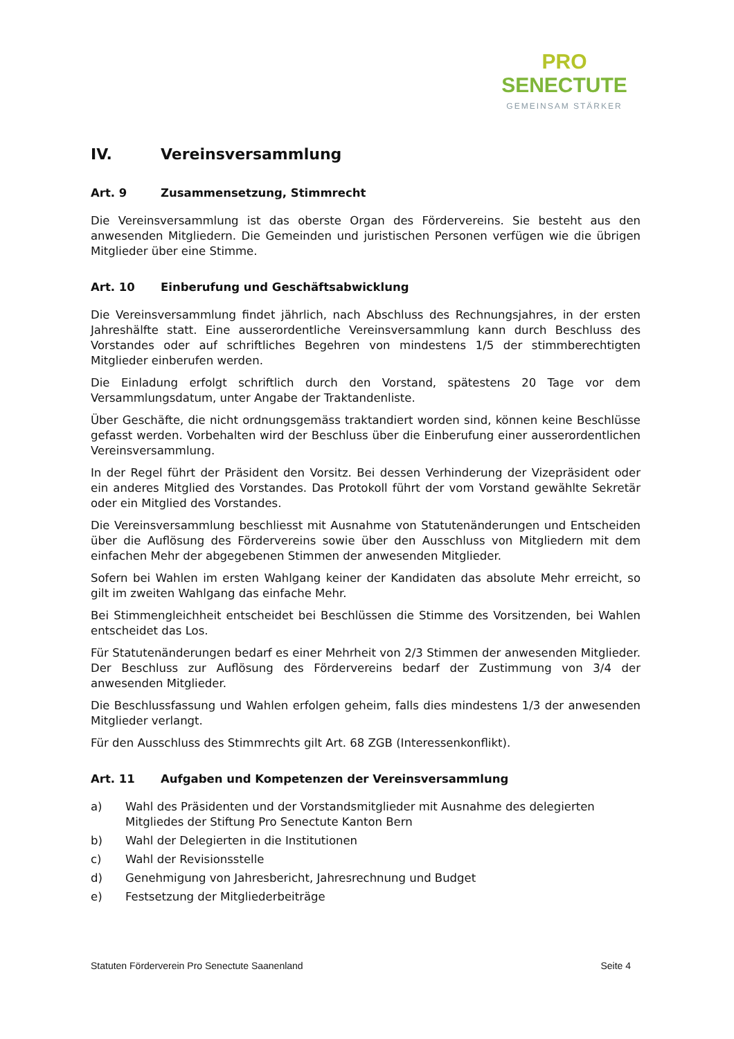PRO
SENECTUTE
GEMEINSAM STÄRKER
IV. Vereinsversammlung
Art. 9 Zusammensetzung, Stimmrecht
Die Vereinsversammlung ist das oberste Organ des Fördervereins. Sie besteht aus den anwesenden Mitgliedern. Die Gemeinden und juristischen Personen verfügen wie die übrigen Mitglieder über eine Stimme.
Art. 10 Einberufung und Geschäftsabwicklung
Die Vereinsversammlung findet jährlich, nach Abschluss des Rechnungsjahres, in der ersten Jahreshälfte statt. Eine ausserordentliche Vereinsversammlung kann durch Beschluss des Vorstandes oder auf schriftliches Begehren von mindestens 1/5 der stimmberechtigten Mitglieder einberufen werden.
Die Einladung erfolgt schriftlich durch den Vorstand, spätestens 20 Tage vor dem Versammlungsdatum, unter Angabe der Traktandenliste.
Über Geschäfte, die nicht ordnungsgemäss traktandiert worden sind, können keine Beschlüsse gefasst werden. Vorbehalten wird der Beschluss über die Einberufung einer ausserordentlichen Vereinsversammlung.
In der Regel führt der Präsident den Vorsitz. Bei dessen Verhinderung der Vizepräsident oder ein anderes Mitglied des Vorstandes. Das Protokoll führt der vom Vorstand gewählte Sekretär oder ein Mitglied des Vorstandes.
Die Vereinsversammlung beschliesst mit Ausnahme von Statutenänderungen und Entscheiden über die Auflösung des Fördervereins sowie über den Ausschluss von Mitgliedern mit dem einfachen Mehr der abgegebenen Stimmen der anwesenden Mitglieder.
Sofern bei Wahlen im ersten Wahlgang keiner der Kandidaten das absolute Mehr erreicht, so gilt im zweiten Wahlgang das einfache Mehr.
Bei Stimmengleichheit entscheidet bei Beschlüssen die Stimme des Vorsitzenden, bei Wahlen entscheidet das Los.
Für Statutenänderungen bedarf es einer Mehrheit von 2/3 Stimmen der anwesenden Mitglieder. Der Beschluss zur Auflösung des Fördervereins bedarf der Zustimmung von 3/4 der anwesenden Mitglieder.
Die Beschlussfassung und Wahlen erfolgen geheim, falls dies mindestens 1/3 der anwesenden Mitglieder verlangt.
Für den Ausschluss des Stimmrechts gilt Art. 68 ZGB (Interessenkonflikt).
Art. 11 Aufgaben und Kompetenzen der Vereinsversammlung
a) Wahl des Präsidenten und der Vorstandsmitglieder mit Ausnahme des delegierten Mitgliedes der Stiftung Pro Senectute Kanton Bern
b) Wahl der Delegierten in die Institutionen
c) Wahl der Revisionsstelle
d) Genehmigung von Jahresbericht, Jahresrechnung und Budget
e) Festsetzung der Mitgliederbeiträge
Statuten Förderverein Pro Senectute Saanenland Seite 4